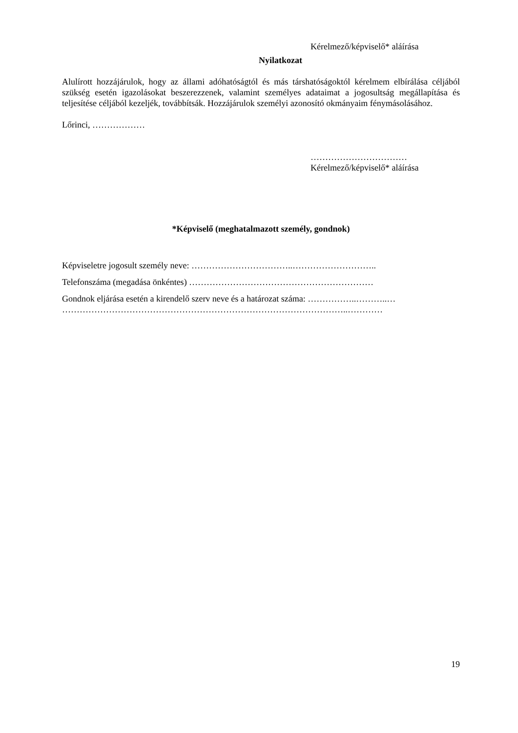Kérelmező/képviselő* aláírása
Nyilatkozat
Alulírott hozzájárulok, hogy az állami adóhatóságtól és más társhatóságoktól kérelmem elbírálása céljából szükség esetén igazolásokat beszerezzenek, valamint személyes adataimat a jogosultság megállapítása és teljesítése céljából kezeljék, továbbítsák. Hozzájárulok személyi azonosító okmányaim fénymásolásához.
Lőrinci, ………………
……………………………
Kérelmező/képviselő* aláírása
*Képviselő (meghatalmazott személy, gondnok)
Képviseletre jogosult személy neve: ……………………………..………………………..
Telefonszáma (megadása önkéntes) ………………………………………………………
Gondnok eljárása esetén a kirendelő szerv neve és a határozat száma: ……………..………..…
……………………………………………………………………………………..…………
19